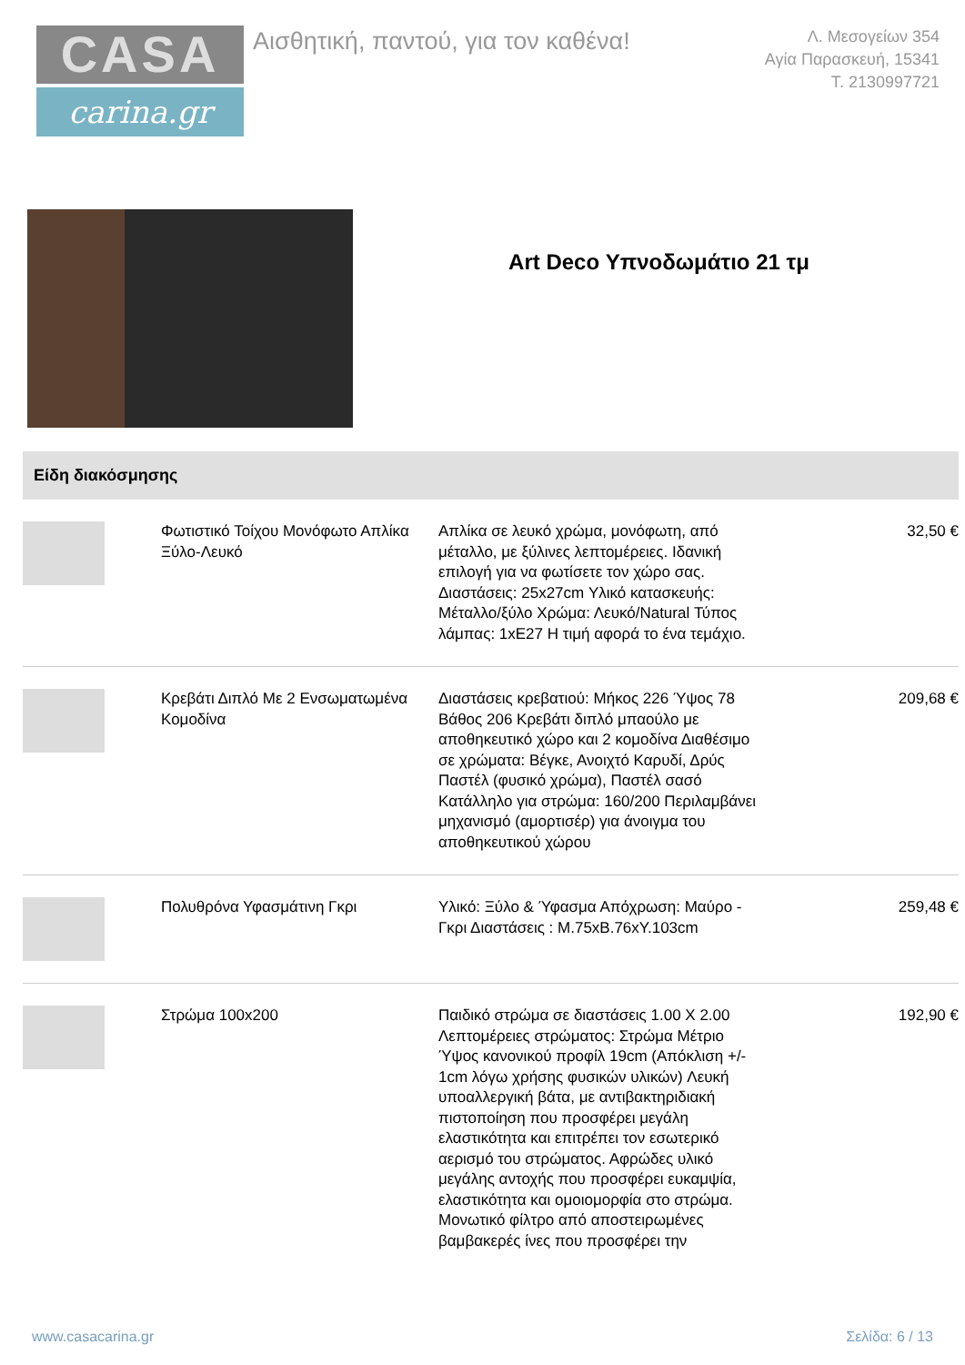CASA
carina.gr
Αισθητική, παντού, για τον καθένα!
Λ. Μεσογείων 354
Αγία Παρασκευή, 15341
Τ. 2130997721
Art Deco Υπνοδωμάτιο 21 τμ
Είδη διακόσμησης
| | Φωτιστικό Τοίχου Μονόφωτο Απλίκα Ξύλο-Λευκό | Απλίκα σε λευκό χρώμα, μονόφωτη, από μέταλλο, με ξύλινες λεπτομέρειες. Ιδανική επιλογή για να φωτίσετε τον χώρο σας. Διαστάσεις: 25x27cm Υλικό κατασκευής: Μέταλλο/ξύλο Χρώμα: Λευκό/Natural Τύπος λάμπας: 1xE27 Η τιμή αφορά το ένα τεμάχιο. | 32,50 € |
| | Κρεβάτι Διπλό Με 2 Ενσωματωμένα Κομοδίνα | Διαστάσεις κρεβατιού: Μήκος 226 Ύψος 78 Βάθος 206 Κρεβάτι διπλό μπαούλο με αποθηκευτικό χώρο και 2 κομοδίνα Διαθέσιμο σε χρώματα: Βέγκε, Ανοιχτό Καρυδί, Δρύς Παστέλ (φυσικό χρώμα), Παστέλ σασό Κατάλληλο για στρώμα: 160/200 Περιλαμβάνει μηχανισμό (αμορτισέρ) για άνοιγμα του αποθηκευτικού χώρου | 209,68 € |
| | Πολυθρόνα Υφασμάτινη Γκρι | Υλικό: Ξύλο & Ύφασμα Απόχρωση: Μαύρο - Γκρι Διαστάσεις : Μ.75xΒ.76xΥ.103cm | 259,48 € |
| | Στρώμα 100x200 | Παιδικό στρώμα σε διαστάσεις 1.00 Χ 2.00 Λεπτομέρειες στρώματος: Στρώμα Μέτριο Ύψος κανονικού προφίλ 19cm (Απόκλιση +/- 1cm λόγω χρήσης φυσικών υλικών) Λευκή υποαλλεργική βάτα, με αντιβακτηριδιακή πιστοποίηση που προσφέρει μεγάλη ελαστικότητα και επιτρέπει τον εσωτερικό αερισμό του στρώματος. Αφρώδες υλικό μεγάλης αντοχής που προσφέρει ευκαμψία, ελαστικότητα και ομοιομορφία στο στρώμα. Μονωτικό φίλτρο από αποστειρωμένες βαμβακερές ίνες που προσφέρει την | 192,90 € |
www.casacarina.gr Σελίδα: 6 / 13